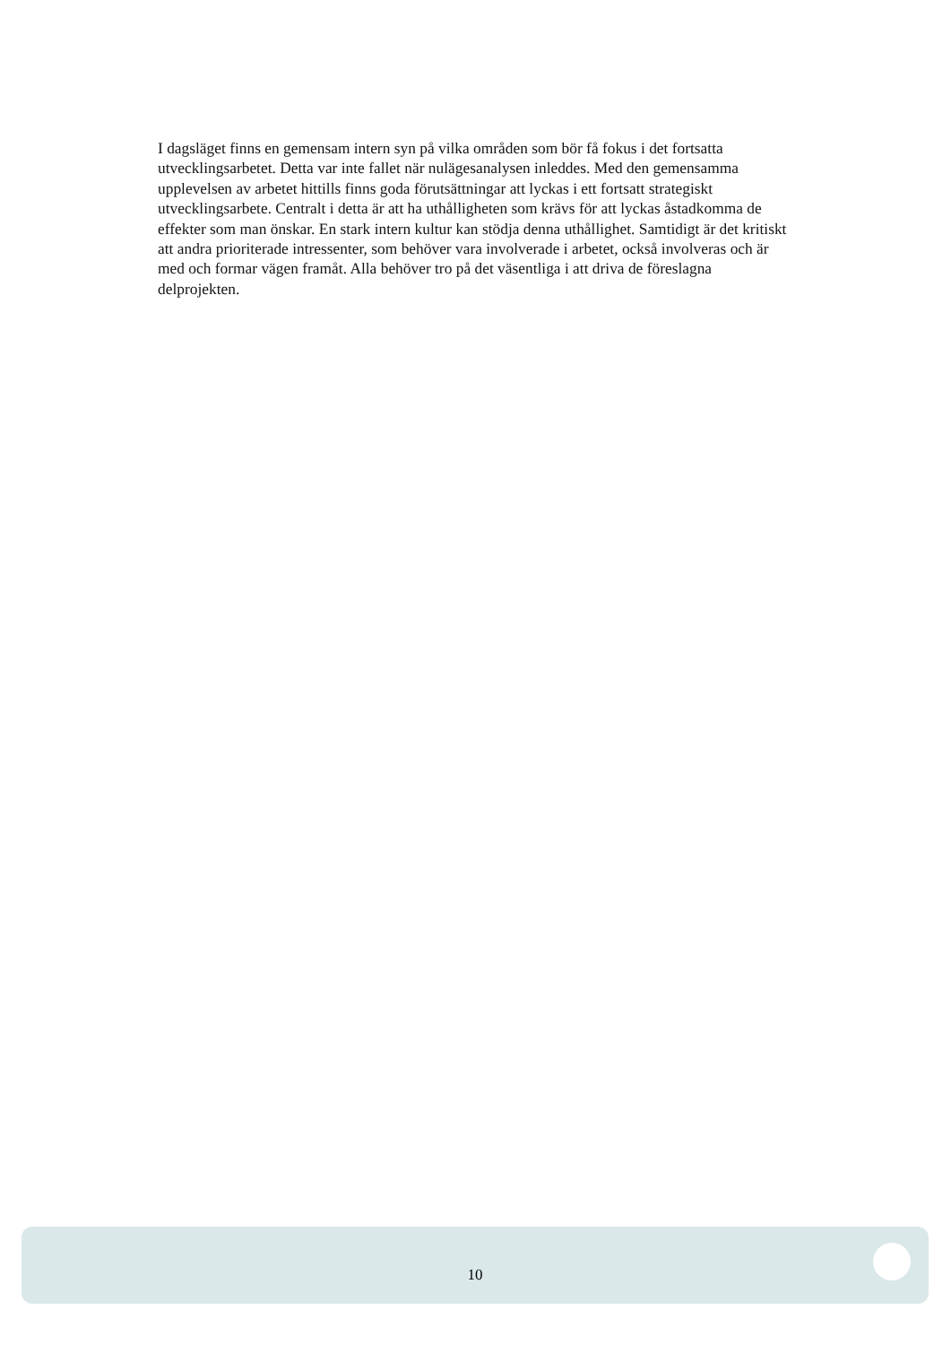I dagsläget finns en gemensam intern syn på vilka områden som bör få fokus i det fortsatta utvecklingsarbetet. Detta var inte fallet när nulägesanalysen inleddes. Med den gemensamma upplevelsen av arbetet hittills finns goda förutsättningar att lyckas i ett fortsatt strategiskt utvecklingsarbete. Centralt i detta är att ha uthålligheten som krävs för att lyckas åstadkomma de effekter som man önskar. En stark intern kultur kan stödja denna uthållighet. Samtidigt är det kritiskt att andra prioriterade intressenter, som behöver vara involverade i arbetet, också involveras och är med och formar vägen framåt. Alla behöver tro på det väsentliga i att driva de föreslagna delprojekten.
10